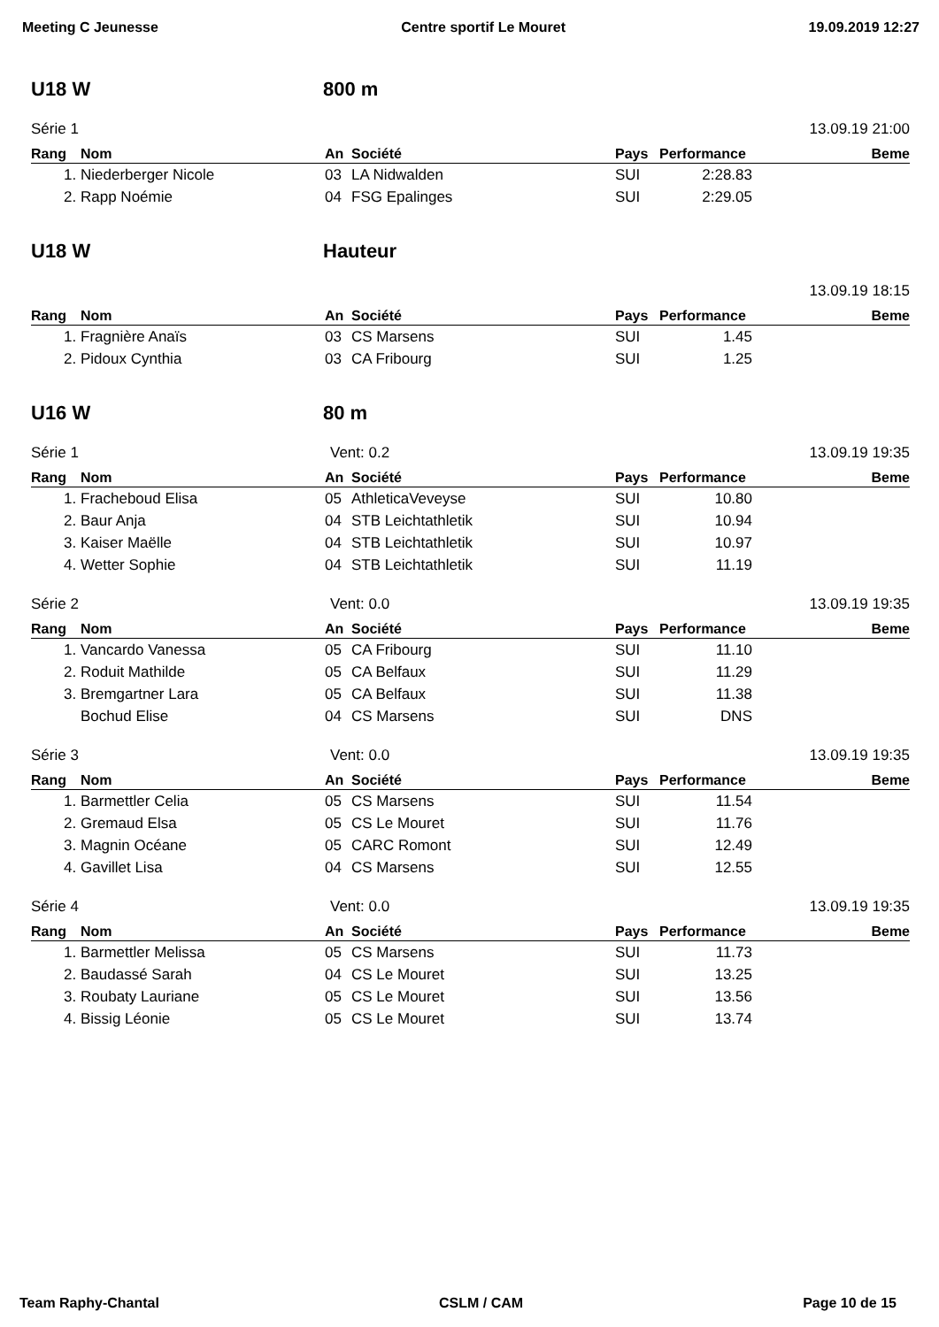Meeting C Jeunesse Centre sportif Le Mouret 19.09.2019 12:27
U18 W 800 m
Série 1 13.09.19 21:00
| Rang | Nom | An | Société | Pays | Performance | Beme |
| --- | --- | --- | --- | --- | --- | --- |
| 1. | Niederberger Nicole | 03 | LA Nidwalden | SUI | 2:28.83 | |
| 2. | Rapp Noémie | 04 | FSG Epalinges | SUI | 2:29.05 | |
U18 W Hauteur
13.09.19 18:15
| Rang | Nom | An | Société | Pays | Performance | Beme |
| --- | --- | --- | --- | --- | --- | --- |
| 1. | Fragnière Anaïs | 03 | CS Marsens | SUI | 1.45 | |
| 2. | Pidoux Cynthia | 03 | CA Fribourg | SUI | 1.25 | |
U16 W 80 m
Série 1 Vent: 0.2 13.09.19 19:35
| Rang | Nom | An | Société | Pays | Performance | Beme |
| --- | --- | --- | --- | --- | --- | --- |
| 1. | Fracheboud Elisa | 05 | AthleticaVeveyse | SUI | 10.80 | |
| 2. | Baur Anja | 04 | STB Leichtathletik | SUI | 10.94 | |
| 3. | Kaiser Maëlle | 04 | STB Leichtathletik | SUI | 10.97 | |
| 4. | Wetter Sophie | 04 | STB Leichtathletik | SUI | 11.19 | |
Série 2 Vent: 0.0 13.09.19 19:35
| Rang | Nom | An | Société | Pays | Performance | Beme |
| --- | --- | --- | --- | --- | --- | --- |
| 1. | Vancardo Vanessa | 05 | CA Fribourg | SUI | 11.10 | |
| 2. | Roduit Mathilde | 05 | CA Belfaux | SUI | 11.29 | |
| 3. | Bremgartner Lara | 05 | CA Belfaux | SUI | 11.38 | |
| | Bochud Elise | 04 | CS Marsens | SUI | DNS | |
Série 3 Vent: 0.0 13.09.19 19:35
| Rang | Nom | An | Société | Pays | Performance | Beme |
| --- | --- | --- | --- | --- | --- | --- |
| 1. | Barmettler Celia | 05 | CS Marsens | SUI | 11.54 | |
| 2. | Gremaud Elsa | 05 | CS Le Mouret | SUI | 11.76 | |
| 3. | Magnin Océane | 05 | CARC Romont | SUI | 12.49 | |
| 4. | Gavillet Lisa | 04 | CS Marsens | SUI | 12.55 | |
Série 4 Vent: 0.0 13.09.19 19:35
| Rang | Nom | An | Société | Pays | Performance | Beme |
| --- | --- | --- | --- | --- | --- | --- |
| 1. | Barmettler Melissa | 05 | CS Marsens | SUI | 11.73 | |
| 2. | Baudassé Sarah | 04 | CS Le Mouret | SUI | 13.25 | |
| 3. | Roubaty Lauriane | 05 | CS Le Mouret | SUI | 13.56 | |
| 4. | Bissig Léonie | 05 | CS Le Mouret | SUI | 13.74 | |
Team Raphy-Chantal CSLM / CAM Page 10 de 15